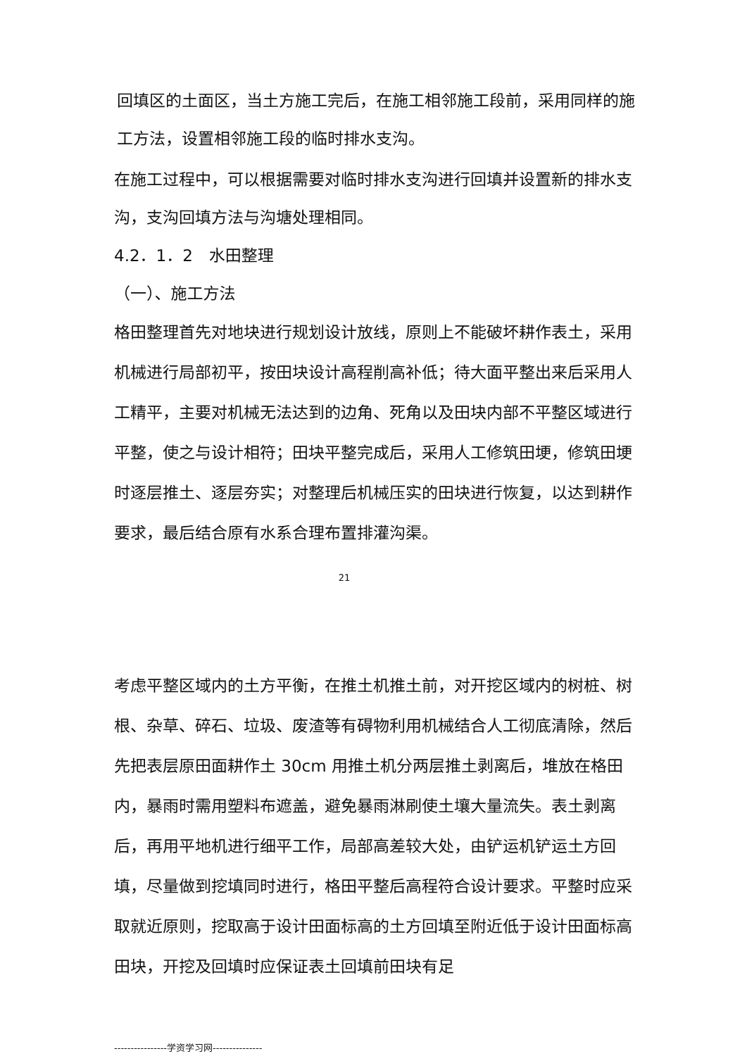回填区的土面区，当土方施工完后，在施工相邻施工段前，采用同样的施工方法，设置相邻施工段的临时排水支沟。
在施工过程中，可以根据需要对临时排水支沟进行回填并设置新的排水支沟，支沟回填方法与沟塘处理相同。
4.2．1．2　水田整理
（一）、施工方法
格田整理首先对地块进行规划设计放线，原则上不能破坏耕作表土，采用机械进行局部初平，按田块设计高程削高补低；待大面平整出来后采用人工精平，主要对机械无法达到的边角、死角以及田块内部不平整区域进行平整，使之与设计相符；田块平整完成后，采用人工修筑田埂，修筑田埂时逐层推土、逐层夯实；对整理后机械压实的田块进行恢复，以达到耕作要求，最后结合原有水系合理布置排灌沟渠。
21
考虑平整区域内的土方平衡，在推土机推土前，对开挖区域内的树桩、树根、杂草、碎石、垃圾、废渣等有碍物利用机械结合人工彻底清除，然后先把表层原田面耕作土 30cm 用推土机分两层推土剥离后，堆放在格田内，暴雨时需用塑料布遮盖，避免暴雨淋刷使土壤大量流失。表土剥离后，再用平地机进行细平工作，局部高差较大处，由铲运机铲运土方回填，尽量做到挖填同时进行，格田平整后高程符合设计要求。平整时应采取就近原则，挖取高于设计田面标高的土方回填至附近低于设计田面标高田块，开挖及回填时应保证表土回填前田块有足
----------------学资学习网---------------